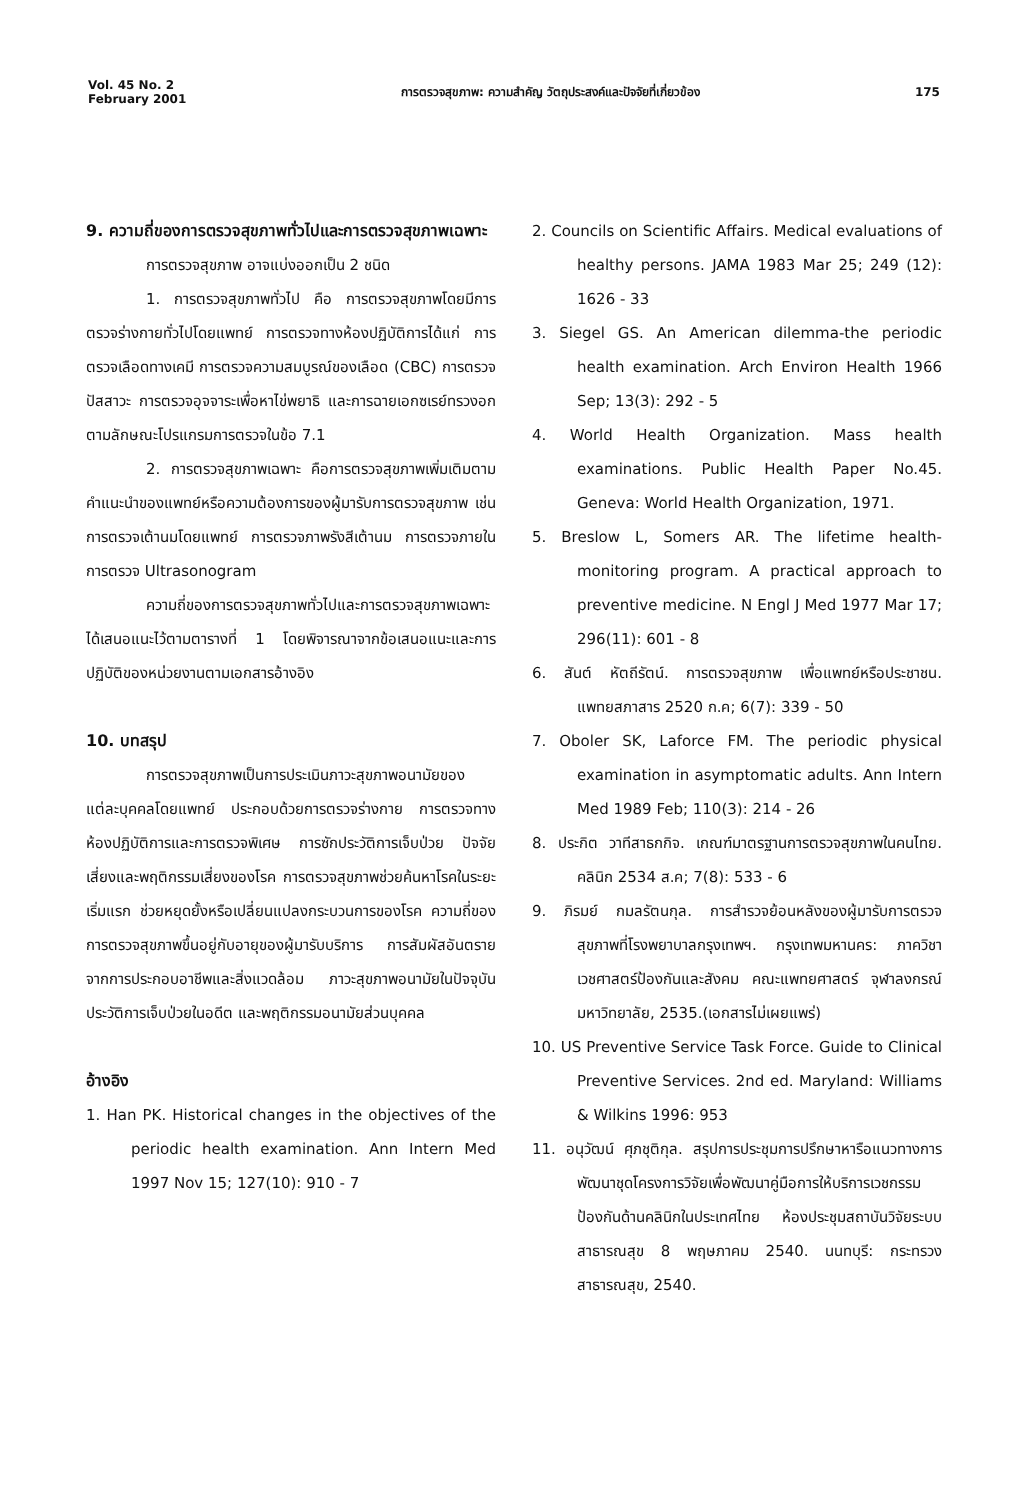Vol. 45 No. 2
February 2001
การตรวจสุขภาพ: ความสำคัญ วัตถุประสงค์และปัจจัยที่เกี่ยวข้อง
175
9. ความถี่ของการตรวจสุขภาพทั่วไปและการตรวจสุขภาพเฉพาะ
การตรวจสุขภาพ อาจแบ่งออกเป็น 2 ชนิด
1. การตรวจสุขภาพทั่วไป คือ การตรวจสุขภาพโดยมีการตรวจร่างกายทั่วไปโดยแพทย์ การตรวจทางห้องปฏิบัติการได้แก่ การตรวจเลือดทางเคมี การตรวจความสมบูรณ์ของเลือด (CBC) การตรวจปัสสาวะ การตรวจอุจจาระเพื่อหาไข่พยาธิ และการฉายเอกซเรย์ทรวงอก ตามลักษณะโปรแกรมการตรวจในข้อ 7.1
2. การตรวจสุขภาพเฉพาะ คือการตรวจสุขภาพเพิ่มเติมตามคำแนะนำของแพทย์หรือความต้องการของผู้มารับการตรวจสุขภาพ เช่น การตรวจเต้านมโดยแพทย์ การตรวจภาพรังสีเต้านม การตรวจภายใน การตรวจ Ultrasonogram
ความถี่ของการตรวจสุขภาพทั่วไปและการตรวจสุขภาพเฉพาะได้เสนอแนะไว้ตามตารางที่ 1 โดยพิจารณาจากข้อเสนอแนะและการปฏิบัติของหน่วยงานตามเอกสารอ้างอิง
10. บทสรุป
การตรวจสุขภาพเป็นการประเมินภาวะสุขภาพอนามัยของแต่ละบุคคลโดยแพทย์ ประกอบด้วยการตรวจร่างกาย การตรวจทางห้องปฏิบัติการและการตรวจพิเศษ การซักประวัติการเจ็บป่วย ปัจจัยเสี่ยงและพฤติกรรมเสี่ยงของโรค การตรวจสุขภาพช่วยค้นหาโรคในระยะเริ่มแรก ช่วยหยุดยั้งหรือเปลี่ยนแปลงกระบวนการของโรค ความถี่ของการตรวจสุขภาพขึ้นอยู่กับอายุของผู้มารับบริการ การสัมผัสอันตรายจากการประกอบอาชีพและสิ่งแวดล้อม ภาวะสุขภาพอนามัยในปัจจุบัน ประวัติการเจ็บป่วยในอดีต และพฤติกรรมอนามัยส่วนบุคคล
อ้างอิง
1. Han PK. Historical changes in the objectives of the periodic health examination. Ann Intern Med 1997 Nov 15; 127(10): 910 - 7
2. Councils on Scientific Affairs. Medical evaluations of healthy persons. JAMA 1983 Mar 25; 249 (12): 1626 - 33
3. Siegel GS. An American dilemma-the periodic health examination. Arch Environ Health 1966 Sep; 13(3): 292 - 5
4. World Health Organization. Mass health examinations. Public Health Paper No.45. Geneva: World Health Organization, 1971.
5. Breslow L, Somers AR. The lifetime health-monitoring program. A practical approach to preventive medicine. N Engl J Med 1977 Mar 17; 296(11): 601 - 8
6. สันต์ หัตถีรัตน์. การตรวจสุขภาพ เพื่อแพทย์หรือประชาชน. แพทยสภาสาร 2520 ก.ค; 6(7): 339 - 50
7. Oboler SK, Laforce FM. The periodic physical examination in asymptomatic adults. Ann Intern Med 1989 Feb; 110(3): 214 - 26
8. ประกิต วาทีสาธกกิจ. เกณฑ์มาตรฐานการตรวจสุขภาพในคนไทย. คลินิก 2534 ส.ค; 7(8): 533 - 6
9. ภิรมย์ กมลรัตนกุล. การสำรวจย้อนหลังของผู้มารับการตรวจสุขภาพที่โรงพยาบาลกรุงเทพฯ. กรุงเทพมหานคร: ภาควิชาเวชศาสตร์ป้องกันและสังคม คณะแพทยศาสตร์ จุฬาลงกรณ์มหาวิทยาลัย, 2535.(เอกสารไม่เผยแพร่)
10. US Preventive Service Task Force. Guide to Clinical Preventive Services. 2nd ed. Maryland: Williams & Wilkins 1996: 953
11. อนุวัฒน์ ศุภชุติกุล. สรุปการประชุมการปรึกษาหารือแนวทางการพัฒนาชุดโครงการวิจัยเพื่อพัฒนาคู่มือการให้บริการเวชกรรมป้องกันด้านคลินิกในประเทศไทย ห้องประชุมสถาบันวิจัยระบบสาธารณสุข 8 พฤษภาคม 2540. นนทบุรี: กระทรวงสาธารณสุข, 2540.